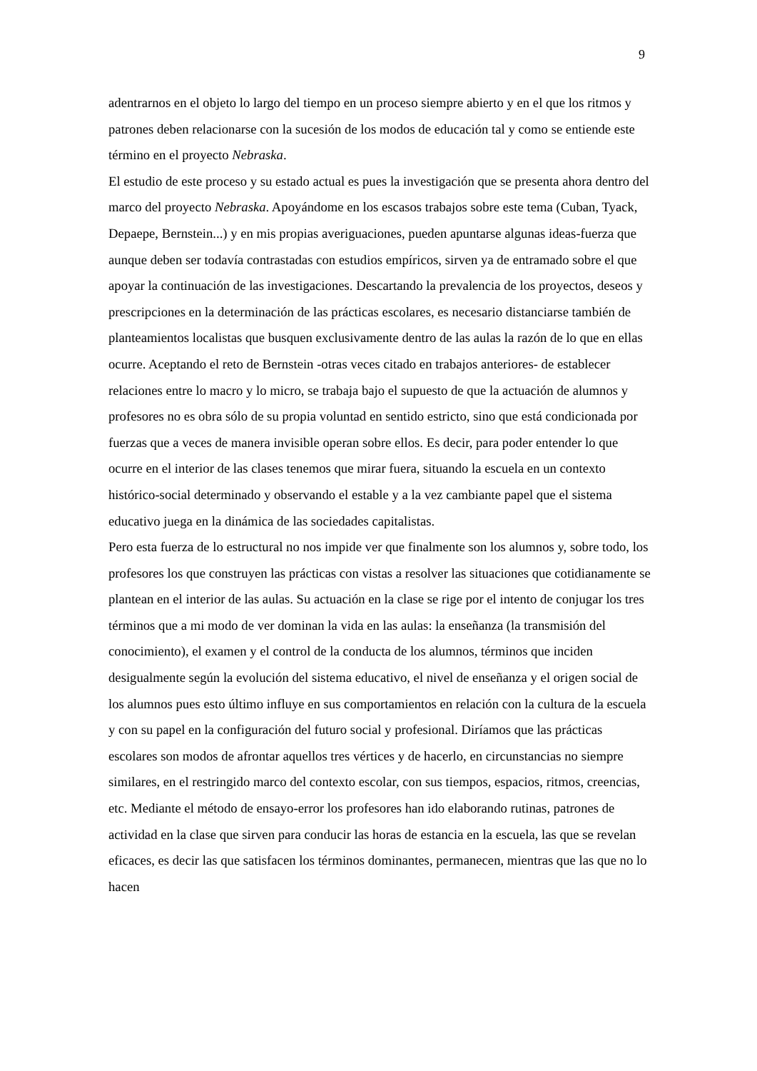9
adentrarnos en el objeto lo largo del tiempo en un proceso siempre abierto y en el que los ritmos y patrones deben relacionarse con la sucesión de los modos de educación tal y como se entiende este término en el proyecto Nebraska.
El estudio de este proceso y su estado actual es pues la investigación que se presenta ahora dentro del marco del proyecto Nebraska. Apoyándome en los escasos trabajos sobre este tema (Cuban, Tyack, Depaepe, Bernstein...) y en mis propias averiguaciones, pueden apuntarse algunas ideas-fuerza que aunque deben ser todavía contrastadas con estudios empíricos, sirven ya de entramado sobre el que apoyar la continuación de las investigaciones. Descartando la prevalencia de los proyectos, deseos y prescripciones en la determinación de las prácticas escolares, es necesario distanciarse también de planteamientos localistas que busquen exclusivamente dentro de las aulas la razón de lo que en ellas ocurre. Aceptando el reto de Bernstein -otras veces citado en trabajos anteriores- de establecer relaciones entre lo macro y lo micro, se trabaja bajo el supuesto de que la actuación de alumnos y profesores no es obra sólo de su propia voluntad en sentido estricto, sino que está condicionada por fuerzas que a veces de manera invisible operan sobre ellos. Es decir, para poder entender lo que ocurre en el interior de las clases tenemos que mirar fuera, situando la escuela en un contexto histórico-social determinado y observando el estable y a la vez cambiante papel que el sistema educativo juega en la dinámica de las sociedades capitalistas.
Pero esta fuerza de lo estructural no nos impide ver que finalmente son los alumnos y, sobre todo, los profesores los que construyen las prácticas con vistas a resolver las situaciones que cotidianamente se plantean en el interior de las aulas. Su actuación en la clase se rige por el intento de conjugar los tres términos que a mi modo de ver dominan la vida en las aulas: la enseñanza (la transmisión del conocimiento), el examen y el control de la conducta de los alumnos, términos que inciden desigualmente según la evolución del sistema educativo, el nivel de enseñanza y el origen social de los alumnos pues esto último influye en sus comportamientos en relación con la cultura de la escuela y con su papel en la configuración del futuro social y profesional. Diríamos que las prácticas escolares son modos de afrontar aquellos tres vértices y de hacerlo, en circunstancias no siempre similares, en el restringido marco del contexto escolar, con sus tiempos, espacios, ritmos, creencias, etc. Mediante el método de ensayo-error los profesores han ido elaborando rutinas, patrones de actividad en la clase que sirven para conducir las horas de estancia en la escuela, las que se revelan eficaces, es decir las que satisfacen los términos dominantes, permanecen, mientras que las que no lo hacen